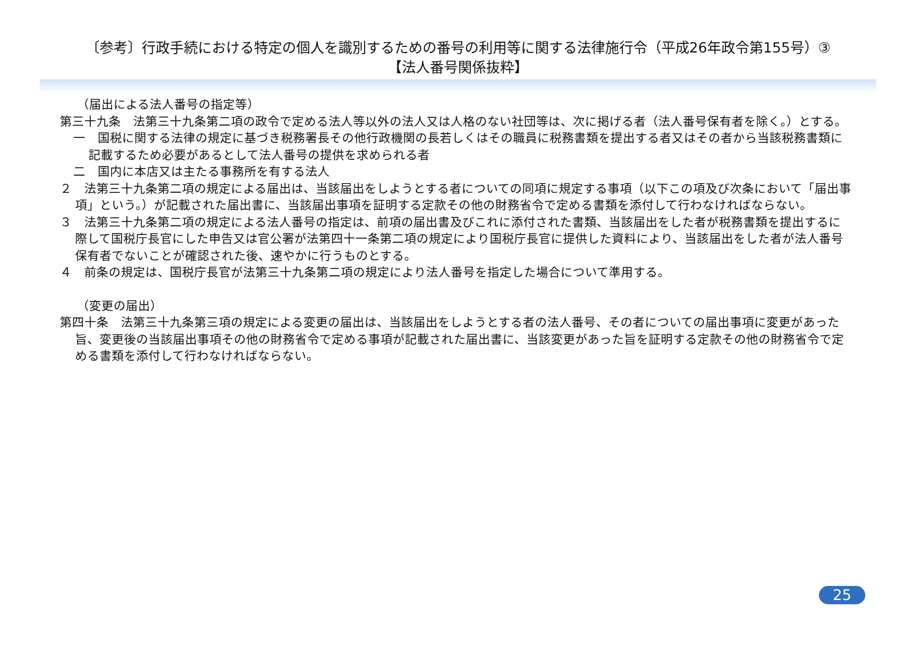〔参考〕行政手続における特定の個人を識別するための番号の利用等に関する法律施行令（平成26年政令第155号）③
【法人番号関係抜粋】
（届出による法人番号の指定等）
第三十九条　法第三十九条第二項の政令で定める法人等以外の法人又は人格のない社団等は、次に掲げる者（法人番号保有者を除く。）とする。
一　国税に関する法律の規定に基づき税務署長その他行政機関の長若しくはその職員に税務書類を提出する者又はその者から当該税務書類に記載するため必要があるとして法人番号の提供を求められる者
二　国内に本店又は主たる事務所を有する法人
２　法第三十九条第二項の規定による届出は、当該届出をしようとする者についての同項に規定する事項（以下この項及び次条において「届出事項」という。）が記載された届出書に、当該届出事項を証明する定款その他の財務省令で定める書類を添付して行わなければならない。
３　法第三十九条第二項の規定による法人番号の指定は、前項の届出書及びこれに添付された書類、当該届出をした者が税務書類を提出するに際して国税庁長官にした申告又は官公署が法第四十一条第二項の規定により国税庁長官に提供した資料により、当該届出をした者が法人番号保有者でないことが確認された後、速やかに行うものとする。
４　前条の規定は、国税庁長官が法第三十九条第二項の規定により法人番号を指定した場合について準用する。
（変更の届出）
第四十条　法第三十九条第三項の規定による変更の届出は、当該届出をしようとする者の法人番号、その者についての届出事項に変更があった旨、変更後の当該届出事項その他の財務省令で定める事項が記載された届出書に、当該変更があった旨を証明する定款その他の財務省令で定める書類を添付して行わなければならない。
25